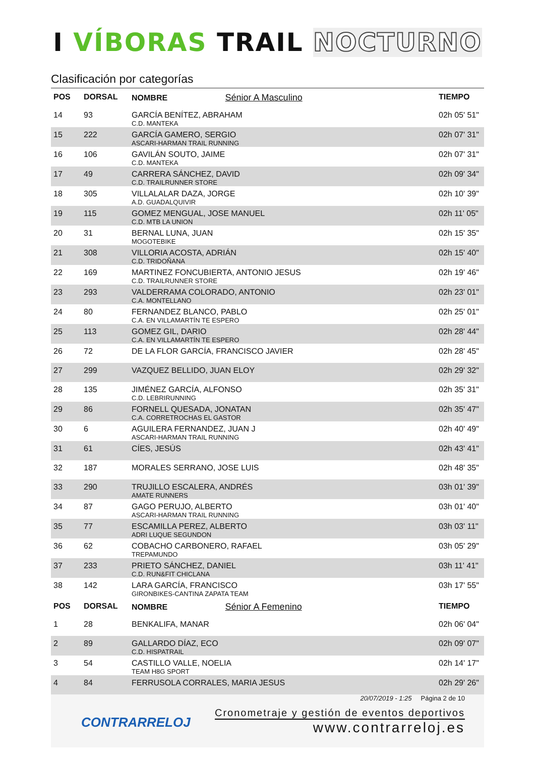I VÍBORAS TRAIL NOCTURNO
Clasificación por categorías
| POS | DORSAL | NOMBRE Sénior A Masculino | TIEMPO |
| --- | --- | --- | --- |
| 14 | 93 | GARCÍA BENÍTEZ, ABRAHAM C.D. MANTEKA | 02h 05' 51" |
| 15 | 222 | GARCÍA GAMERO, SERGIO ASCARI-HARMAN TRAIL RUNNING | 02h 07' 31" |
| 16 | 106 | GAVILÁN SOUTO, JAIME C.D. MANTEKA | 02h 07' 31" |
| 17 | 49 | CARRERA SÁNCHEZ, DAVID C.D. TRAILRUNNER STORE | 02h 09' 34" |
| 18 | 305 | VILLALALAR DAZA, JORGE A.D. GUADALQUIVIR | 02h 10' 39" |
| 19 | 115 | GOMEZ MENGUAL, JOSE MANUEL C.D. MTB LA UNION | 02h 11' 05" |
| 20 | 31 | BERNAL LUNA, JUAN MOGOTEBIKE | 02h 15' 35" |
| 21 | 308 | VILLORIA ACOSTA, ADRIÁN C.D. TRIDOÑANA | 02h 15' 40" |
| 22 | 169 | MARTINEZ FONCUBIERTA, ANTONIO JESUS C.D. TRAILRUNNER STORE | 02h 19' 46" |
| 23 | 293 | VALDERRAMA COLORADO, ANTONIO C.A. MONTELLANO | 02h 23' 01" |
| 24 | 80 | FERNANDEZ BLANCO, PABLO C.A. EN VILLAMARTÍN TE ESPERO | 02h 25' 01" |
| 25 | 113 | GOMEZ GIL, DARIO C.A. EN VILLAMARTÍN TE ESPERO | 02h 28' 44" |
| 26 | 72 | DE LA FLOR GARCÍA, FRANCISCO JAVIER | 02h 28' 45" |
| 27 | 299 | VAZQUEZ BELLIDO, JUAN ELOY | 02h 29' 32" |
| 28 | 135 | JIMÉNEZ GARCÍA, ALFONSO C.D. LEBRIRUNNING | 02h 35' 31" |
| 29 | 86 | FORNELL QUESADA, JONATAN C.A. CORRETROCHAS EL GASTOR | 02h 35' 47" |
| 30 | 6 | AGUILERA FERNANDEZ, JUAN J ASCARI-HARMAN TRAIL RUNNING | 02h 40' 49" |
| 31 | 61 | CÍES, JESÚS | 02h 43' 41" |
| 32 | 187 | MORALES SERRANO, JOSE LUIS | 02h 48' 35" |
| 33 | 290 | TRUJILLO ESCALERA, ANDRÉS AMATE RUNNERS | 03h 01' 39" |
| 34 | 87 | GAGO PERUJO, ALBERTO ASCARI-HARMAN TRAIL RUNNING | 03h 01' 40" |
| 35 | 77 | ESCAMILLA PEREZ, ALBERTO ADRI LUQUE SEGUNDON | 03h 03' 11" |
| 36 | 62 | COBACHO CARBONERO, RAFAEL TREPAMUNDO | 03h 05' 29" |
| 37 | 233 | PRIETO SÁNCHEZ, DANIEL C.D. RUN&FIT CHICLANA | 03h 11' 41" |
| 38 | 142 | LARA GARCÍA, FRANCISCO GIRONBIKES-CANTINA ZAPATA TEAM | 03h 17' 55" |
| POS | DORSAL | NOMBRE Sénior A Femenino | TIEMPO |
| 1 | 28 | BENKALIFA, MANAR | 02h 06' 04" |
| 2 | 89 | GALLARDO DÍAZ, ECO C.D. HISPATRAIL | 02h 09' 07" |
| 3 | 54 | CASTILLO VALLE, NOELIA TEAM H8G SPORT | 02h 14' 17" |
| 4 | 84 | FERRUSOLA CORRALES, MARIA JESUS | 02h 29' 26" |
CONTRARRELOJ
20/07/2019 - 1:25 Página 2 de 10
Cronometraje y gestión de eventos deportivos
www.contrarreloj.es